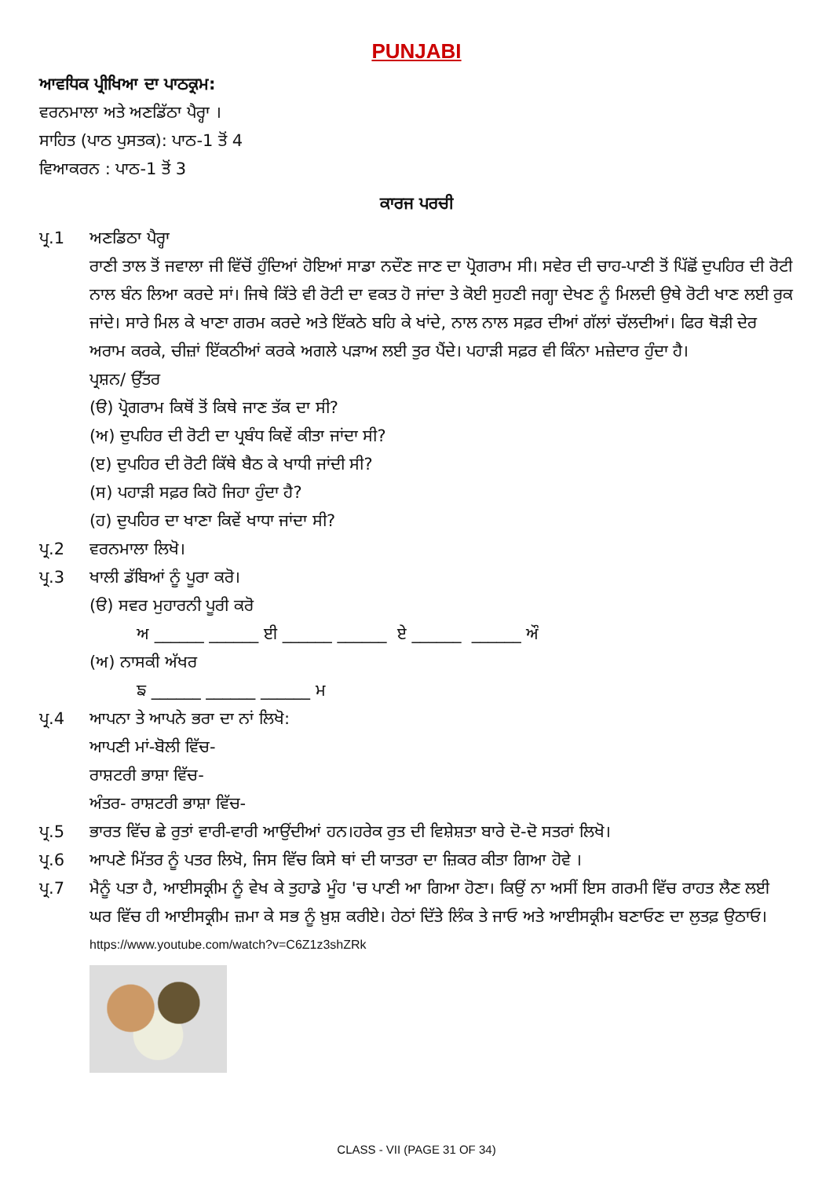PUNJABI
ਆਵਧਿਕ ਪ੍ਰੀਖਿਆ ਦਾ ਪਾਠਕ੍ਰਮ:
ਵਰਨਮਾਲਾ ਅਤੇ ਅਣਡਿੱਠਾ ਪੈਰ੍ਹਾ ।
ਸਾਹਿਤ (ਪਾਠ ਪੁਸਤਕ): ਪਾਠ-1 ਤੋਂ 4
ਵਿਆਕਰਨ : ਪਾਠ-1 ਤੋਂ 3
ਕਾਰਜ ਪਰਚੀ
ਪ੍ਰ.1 ਅਣਡਿਠਾ ਪੈਰ੍ਹਾ
ਰਾਣੀ ਤਾਲ ਤੋਂ ਜਵਾਲਾ ਜੀ ਵਿੱਚੋਂ ਹੁੰਦਿਆਂ ਹੋਇਆਂ ਸਾਡਾ ਨਦੌਣ ਜਾਣ ਦਾ ਪ੍ਰੋਗਰਾਮ ਸੀ। ਸਵੇਰ ਦੀ ਚਾਹ-ਪਾਣੀ ਤੋਂ ਪਿੱਛੋਂ ਦੁਪਹਿਰ ਦੀ ਰੋਟੀ ਨਾਲ ਬੰਨ ਲਿਆ ਕਰਦੇ ਸਾਂ। ਜਿਥੇ ਕਿੱਤੇ ਵੀ ਰੋਟੀ ਦਾ ਵਕਤ ਹੋ ਜਾਂਦਾ ਤੇ ਕੋਈ ਸੁਹਣੀ ਜਗ੍ਹਾ ਦੇਖਣ ਨੂੰ ਮਿਲਦੀ ਉਥੇ ਰੋਟੀ ਖਾਣ ਲਈ ਰੁਕ ਜਾਂਦੇ। ਸਾਰੇ ਮਿਲ ਕੇ ਖਾਣਾ ਗਰਮ ਕਰਦੇ ਅਤੇ ਇੱਕਠੇ ਬਹਿ ਕੇ ਖਾਂਦੇ, ਨਾਲ ਨਾਲ ਸਫ਼ਰ ਦੀਆਂ ਗੱਲਾਂ ਚੱਲਦੀਆਂ। ਫਿਰ ਥੋੜੀ ਦੇਰ ਅਰਾਮ ਕਰਕੇ, ਚੀਜ਼ਾਂ ਇੱਕਠੀਆਂ ਕਰਕੇ ਅਗਲੇ ਪੜਾਅ ਲਈ ਤੁਰ ਪੈਂਦੇ। ਪਹਾੜੀ ਸਫ਼ਰ ਵੀ ਕਿੰਨਾ ਮਜ਼ੇਦਾਰ ਹੁੰਦਾ ਹੈ।
ਪ੍ਰਸ਼ਨ/ ਉੱਤਰ
(ੳ) ਪ੍ਰੋਗਰਾਮ ਕਿਥੋਂ ਤੋਂ ਕਿਥੇ ਜਾਣ ਤੱਕ ਦਾ ਸੀ?
(ਅ) ਦੁਪਹਿਰ ਦੀ ਰੋਟੀ ਦਾ ਪ੍ਰਬੰਧ ਕਿਵੇਂ ਕੀਤਾ ਜਾਂਦਾ ਸੀ?
(ੲ) ਦੁਪਹਿਰ ਦੀ ਰੋਟੀ ਕਿੱਥੇ ਬੈਠ ਕੇ ਖਾਧੀ ਜਾਂਦੀ ਸੀ?
(ਸ) ਪਹਾੜੀ ਸਫ਼ਰ ਕਿਹੋ ਜਿਹਾ ਹੁੰਦਾ ਹੈ?
(ਹ) ਦੁਪਹਿਰ ਦਾ ਖਾਣਾ ਕਿਵੇਂ ਖਾਧਾ ਜਾਂਦਾ ਸੀ?
ਪ੍ਰ.2 ਵਰਨਮਾਲਾ ਲਿਖੋ।
ਪ੍ਰ.3 ਖਾਲੀ ਡੱਬਿਆਂ ਨੂੰ ਪੂਰਾ ਕਰੋ।
(ੳ) ਸਵਰ ਮੁਹਾਰਨੀ ਪੂਰੀ ਕਰੋ
ਅ ______ ______ ਈ ______ ______ ਏ ______ ______ ਔ
(ਅ) ਨਾਸਕੀ ਅੱਖਰ
ਙ ______ ______ ______ ਮ
ਪ੍ਰ.4 ਆਪਨਾ ਤੇ ਆਪਨੇ ਭਰਾ ਦਾ ਨਾਂ ਲਿਖੋ:
ਆਪਣੀ ਮਾਂ-ਬੋਲੀ ਵਿੱਚ-
ਰਾਸ਼ਟਰੀ ਭਾਸ਼ਾ ਵਿੱਚ-
ਅੰਤਰ- ਰਾਸ਼ਟਰੀ ਭਾਸ਼ਾ ਵਿੱਚ-
ਪ੍ਰ.5 ਭਾਰਤ ਵਿੱਚ ਛੇ ਰੁਤਾਂ ਵਾਰੀ-ਵਾਰੀ ਆਉਂਦੀਆਂ ਹਨ।ਹਰੇਕ ਰੁਤ ਦੀ ਵਿਸ਼ੇਸ਼ਤਾ ਬਾਰੇ ਦੋ-ਦੋ ਸਤਰਾਂ ਲਿਖੋ।
ਪ੍ਰ.6 ਆਪਣੇ ਮਿੱਤਰ ਨੂੰ ਪਤਰ ਲਿਖੋ, ਜਿਸ ਵਿੱਚ ਕਿਸੇ ਥਾਂ ਦੀ ਯਾਤਰਾ ਦਾ ਜ਼ਿਕਰ ਕੀਤਾ ਗਿਆ ਹੋਵੇ ।
ਪ੍ਰ.7 ਮੈਨੂੰ ਪਤਾ ਹੈ, ਆਈਸਕ੍ਰੀਮ ਨੂੰ ਵੇਖ ਕੇ ਤੁਹਾਡੇ ਮੂੰਹ 'ਚ ਪਾਣੀ ਆ ਗਿਆ ਹੋਣਾ। ਕਿਉਂ ਨਾ ਅਸੀਂ ਇਸ ਗਰਮੀ ਵਿੱਚ ਰਾਹਤ ਲੈਣ ਲਈ ਘਰ ਵਿੱਚ ਹੀ ਆਈਸਕ੍ਰੀਮ ਜ਼ਮਾ ਕੇ ਸਭ ਨੂੰ ਖ਼ੁਸ਼ ਕਰੀਏ। ਹੇਠਾਂ ਦਿੱਤੇ ਲਿੰਕ ਤੇ ਜਾਓ ਅਤੇ ਆਈਸਕ੍ਰੀਮ ਬਣਾਓਣ ਦਾ ਲੁਤਫ਼ ਉਠਾਓ।
https://www.youtube.com/watch?v=C6Z1z3shZRk
CLASS - VII (PAGE 31 OF 34)